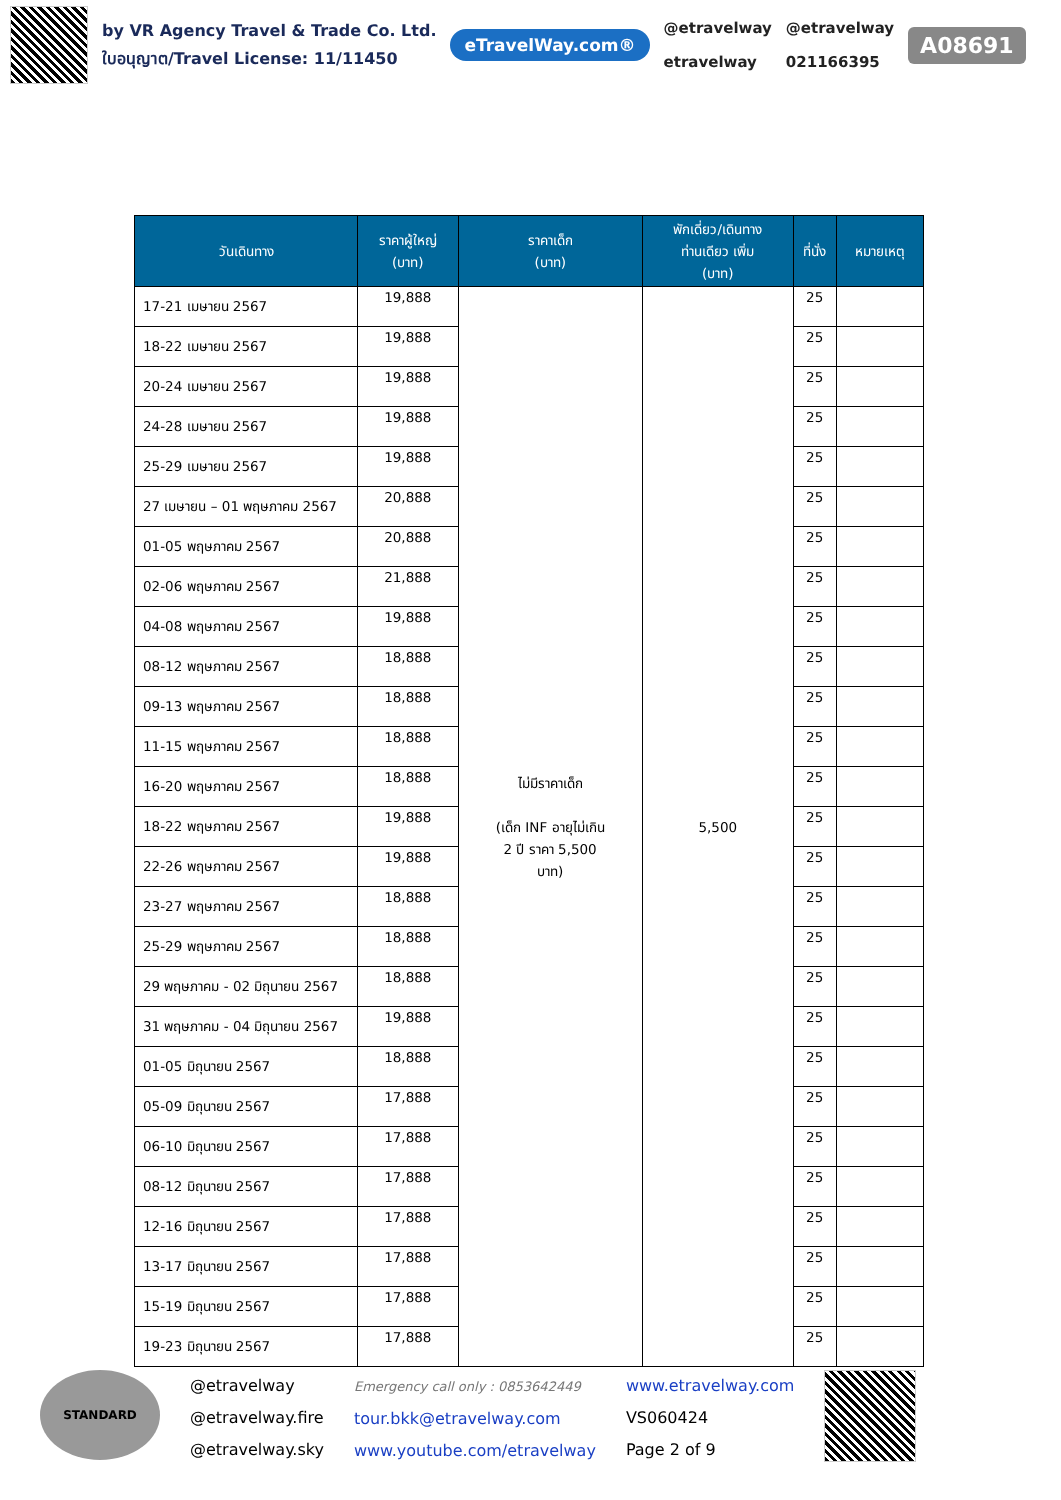by VR Agency Travel & Trade Co. Ltd.
ใบอนุญาต/Travel License: 11/11450
eTravelWay.com®
@etravelway
etravelway
@etravelway
021166395
A08691
| วันเดินทาง | ราคาผู้ใหญ่ (บาท) | ราคาเด็ก (บาท) | พักเดี่ยว/เดินทาง ท่านเดียว เพิ่ม (บาท) | ที่นั่ง | หมายเหตุ |
| --- | --- | --- | --- | --- | --- |
| 17-21 เมษายน 2567 | 19,888 | ไม่มีราคาเด็ก (เด็ก INF อายุไม่เกิน 2 ปี ราคา 5,500 บาท) | 5,500 | 25 | |
| 18-22 เมษายน 2567 | 19,888 | | | 25 | |
| 20-24 เมษายน 2567 | 19,888 | | | 25 | |
| 24-28 เมษายน 2567 | 19,888 | | | 25 | |
| 25-29 เมษายน 2567 | 19,888 | | | 25 | |
| 27 เมษายน – 01 พฤษภาคม 2567 | 20,888 | | | 25 | |
| 01-05 พฤษภาคม 2567 | 20,888 | | | 25 | |
| 02-06 พฤษภาคม 2567 | 21,888 | | | 25 | |
| 04-08 พฤษภาคม 2567 | 19,888 | | | 25 | |
| 08-12 พฤษภาคม 2567 | 18,888 | | | 25 | |
| 09-13 พฤษภาคม 2567 | 18,888 | | | 25 | |
| 11-15 พฤษภาคม 2567 | 18,888 | | | 25 | |
| 16-20 พฤษภาคม 2567 | 18,888 | | | 25 | |
| 18-22 พฤษภาคม 2567 | 19,888 | | | 25 | |
| 22-26 พฤษภาคม 2567 | 19,888 | | | 25 | |
| 23-27 พฤษภาคม 2567 | 18,888 | | | 25 | |
| 25-29 พฤษภาคม 2567 | 18,888 | | | 25 | |
| 29 พฤษภาคม - 02 มิถุนายน 2567 | 18,888 | | | 25 | |
| 31 พฤษภาคม - 04 มิถุนายน 2567 | 19,888 | | | 25 | |
| 01-05 มิถุนายน 2567 | 18,888 | | | 25 | |
| 05-09 มิถุนายน 2567 | 17,888 | | | 25 | |
| 06-10 มิถุนายน 2567 | 17,888 | | | 25 | |
| 08-12 มิถุนายน 2567 | 17,888 | | | 25 | |
| 12-16 มิถุนายน 2567 | 17,888 | | | 25 | |
| 13-17 มิถุนายน 2567 | 17,888 | | | 25 | |
| 15-19 มิถุนายน 2567 | 17,888 | | | 25 | |
| 19-23 มิถุนายน 2567 | 17,888 | | | 25 | |
STANDARD
@etravelway
@etravelway.fire
@etravelway.sky
Emergency call only : 0853642449
tour.bkk@etravelway.com
www.youtube.com/etravelway
www.etravelway.com
VS060424
Page 2 of 9